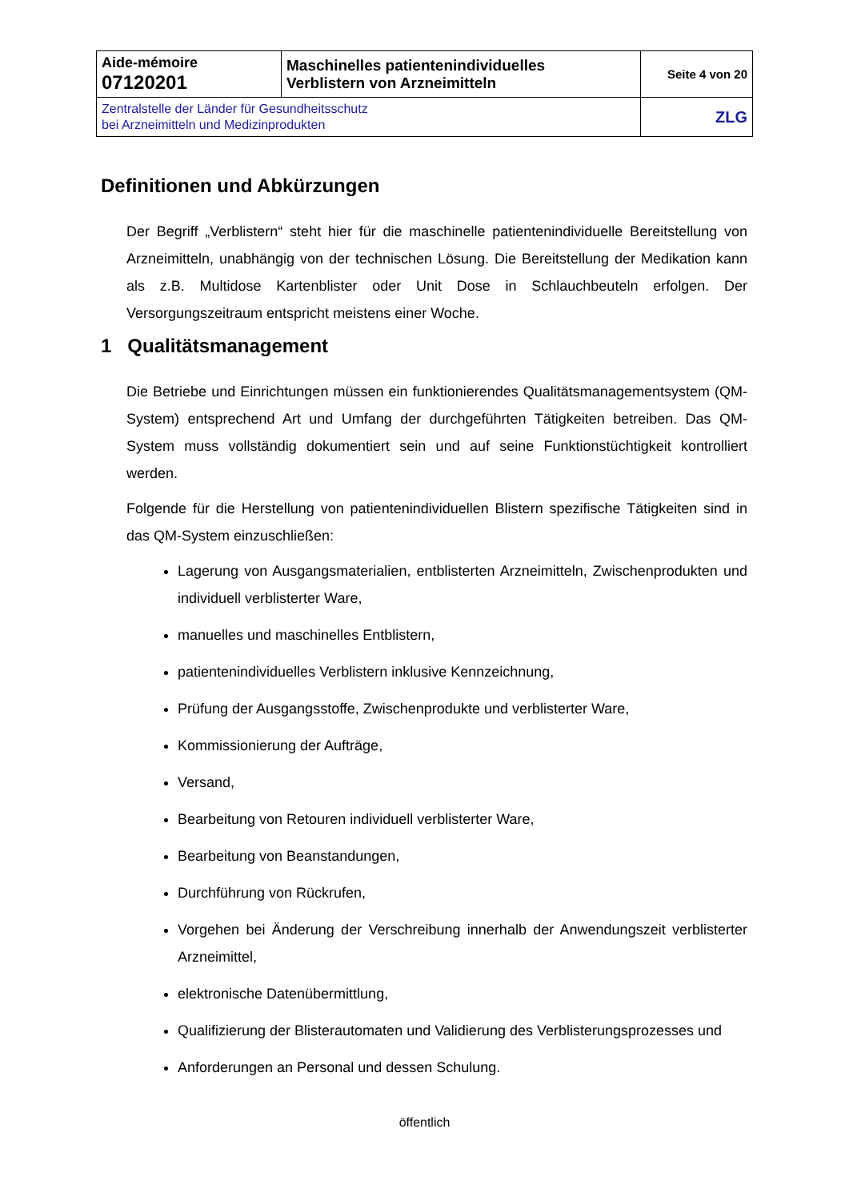| Aide-mémoire 07120201 | Maschinelles patientenindividuelles Verblistern von Arzneimitteln | Seite 4 von 20 |
| Zentralstelle der Länder für Gesundheitsschutz bei Arzneimitteln und Medizinprodukten | | ZLG |
Definitionen und Abkürzungen
Der Begriff „Verblistern“ steht hier für die maschinelle patientenindividuelle Bereitstellung von Arzneimitteln, unabhängig von der technischen Lösung. Die Bereitstellung der Medikation kann als z.B. Multidose Kartenblister oder Unit Dose in Schlauchbeuteln erfolgen. Der Versorgungszeitraum entspricht meistens einer Woche.
1 Qualitätsmanagement
Die Betriebe und Einrichtungen müssen ein funktionierendes Qualitätsmanagementsystem (QM-System) entsprechend Art und Umfang der durchgeführten Tätigkeiten betreiben. Das QM-System muss vollständig dokumentiert sein und auf seine Funktionstüchtigkeit kontrolliert werden.
Folgende für die Herstellung von patientenindividuellen Blistern spezifische Tätigkeiten sind in das QM-System einzuschließen:
Lagerung von Ausgangsmaterialien, entblisterten Arzneimitteln, Zwischenprodukten und individuell verblisterter Ware,
manuelles und maschinelles Entblistern,
patientenindividuelles Verblistern inklusive Kennzeichnung,
Prüfung der Ausgangsstoffe, Zwischenprodukte und verblisterter Ware,
Kommissionierung der Aufträge,
Versand,
Bearbeitung von Retouren individuell verblisterter Ware,
Bearbeitung von Beanstandungen,
Durchführung von Rückrufen,
Vorgehen bei Änderung der Verschreibung innerhalb der Anwendungszeit verblisterter Arzneimittel,
elektronische Datenübermittlung,
Qualifizierung der Blisterautomaten und Validierung des Verblisterungsprozesses und
Anforderungen an Personal und dessen Schulung.
öffentlich